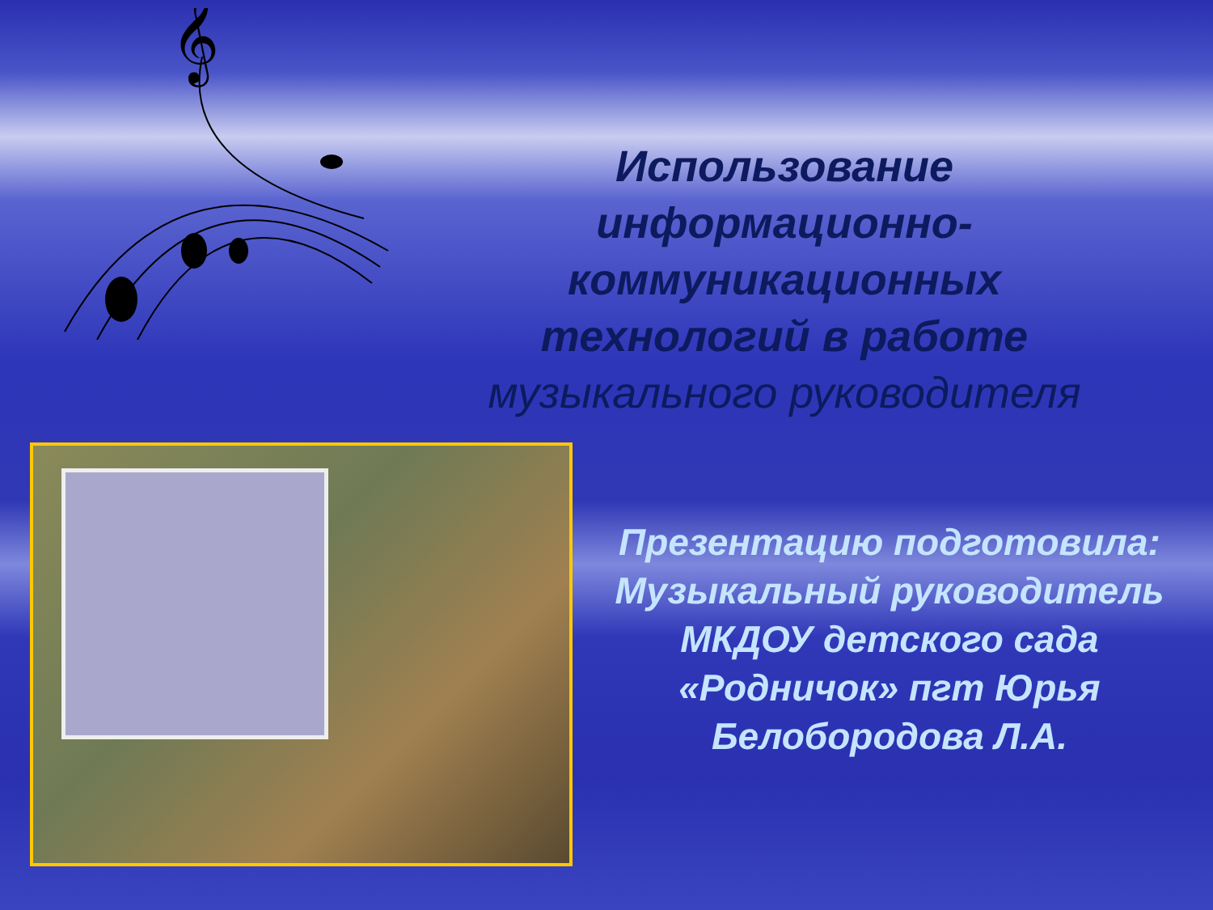𝄞
Использование информационно-коммуникационных технологий в работе музыкального руководителя
Презентацию подготовила: Музыкальный руководитель МКДОУ детского сада «Родничок» пгт Юрья
Белобородова Л.А.